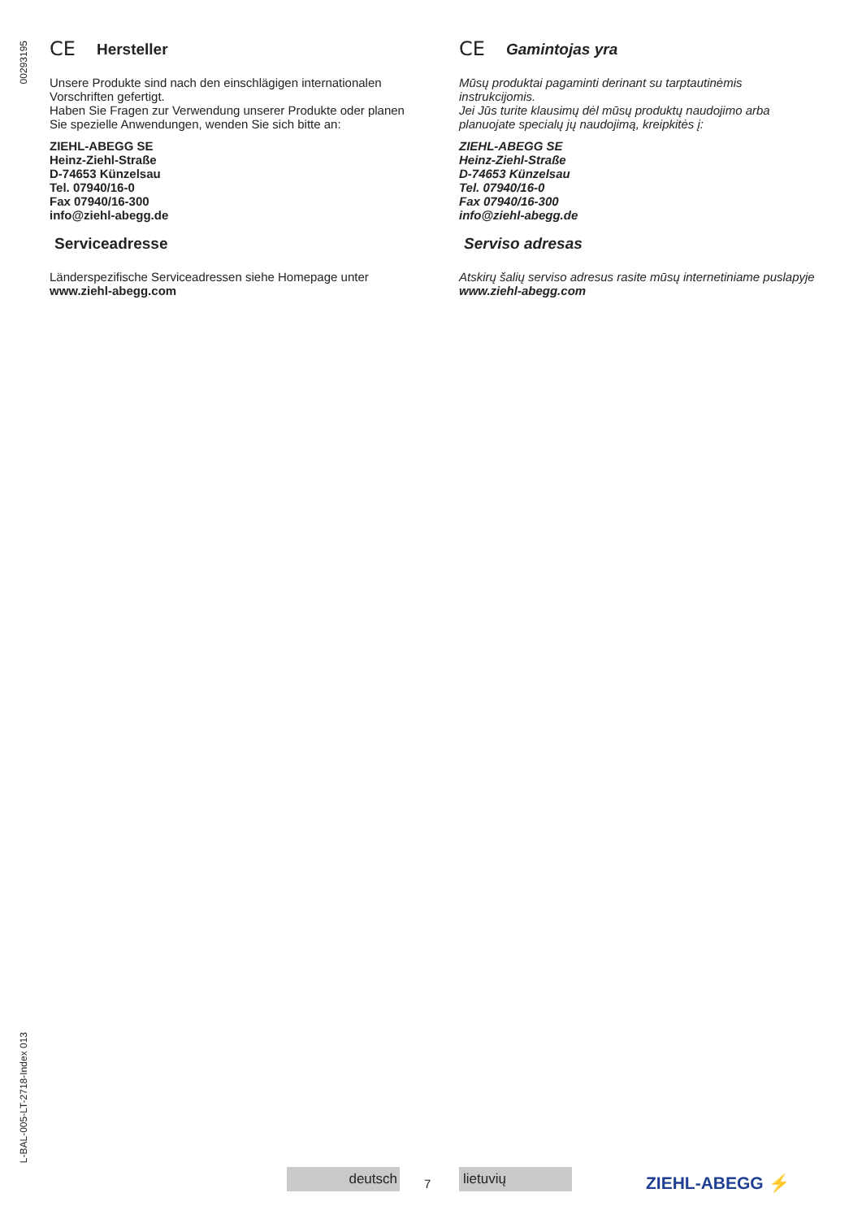00293195
L-BAL-005-LT-2718-Index 013
CE Hersteller
Unsere Produkte sind nach den einschlägigen internationalen Vorschriften gefertigt.
Haben Sie Fragen zur Verwendung unserer Produkte oder planen Sie spezielle Anwendungen, wenden Sie sich bitte an:
ZIEHL-ABEGG SE
Heinz-Ziehl-Straße
D-74653 Künzelsau
Tel. 07940/16-0
Fax 07940/16-300
info@ziehl-abegg.de
Serviceadresse
Länderspezifische Serviceadressen siehe Homepage unter www.ziehl-abegg.com
CE Gamintojas yra
Mūsų produktai pagaminti derinant su tarptautinėmis instrukcijomis.
Jei Jūs turite klausimų dėl mūsų produktų naudojimo arba planuojate specialų jų naudojimą, kreipkitės į:
ZIEHL-ABEGG SE
Heinz-Ziehl-Straße
D-74653 Künzelsau
Tel. 07940/16-0
Fax 07940/16-300
info@ziehl-abegg.de
Serviso adresas
Atskirų šalių serviso adresus rasite mūsų internetiniame puslapyje www.ziehl-abegg.com
deutsch
7
lietuvių ZIEHL-ABEGG ⚡